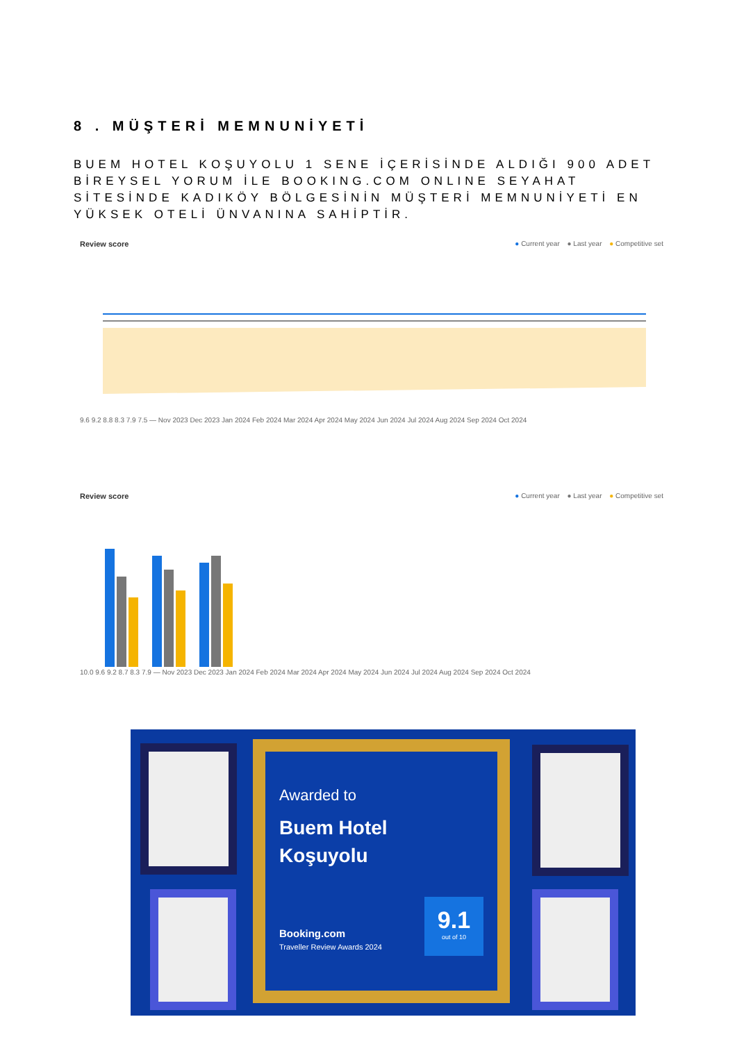8 . MÜŞTERİ MEMNUNİYETİ
BUEM HOTEL KOŞUYOLU 1 SENE İÇERİSİNDE ALDIĞI 900 ADET BİREYSEL YORUM İLE BOOKING.COM ONLINE SEYAHAT SİTESİNDE KADIKÖY BÖLGESİNİN MÜŞTERİ MEMNUNİYETİ EN YÜKSEK OTELİ ÜNVANINA SAHİPTİR.
Review score ● Current year ● Last year ● Competitive set
9.6 9.2 8.8 8.3 7.9 7.5 — Nov 2023 Dec 2023 Jan 2024 Feb 2024 Mar 2024 Apr 2024 May 2024 Jun 2024 Jul 2024 Aug 2024 Sep 2024 Oct 2024
Review score ● Current year ● Last year ● Competitive set
10.0 9.6 9.2 8.7 8.3 7.9 — Nov 2023 Dec 2023 Jan 2024 Feb 2024 Mar 2024 Apr 2024 May 2024 Jun 2024 Jul 2024 Aug 2024 Sep 2024 Oct 2024
Awarded to
Buem Hotel
Koşuyolu
Booking.com
Traveller Review Awards 2024
9.1
out of 10